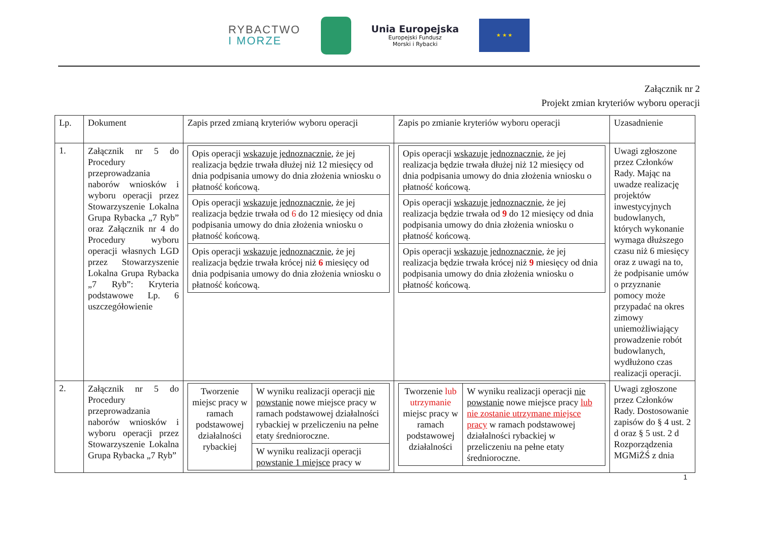RYBACTWO
I MORZE
Unia Europejska
Europejski Fundusz
Morski i Rybacki
★ ★ ★
Załącznik nr 2
Projekt zmian kryteriów wyboru operacji
| Lp. | Dokument | Zapis przed zmianą kryteriów wyboru operacji | Zapis po zmianie kryteriów wyboru operacji | Uzasadnienie |
| --- | --- | --- | --- | --- |
| 1. | Załącznik nr 5 do Procedury przeprowadzania naborów wniosków i wyboru operacji przez Stowarzyszenie Lokalna Grupa Rybacka „7 Ryb” oraz Załącznik nr 4 do Procedury wyboru operacji własnych LGD przez Stowarzyszenie Lokalna Grupa Rybacka „7 Ryb”: Kryteria podstawowe Lp. 6 uszczegółowienie | / Opis operacji wskazuje jednoznacznie , że jej realizacja będzie trwała dłużej niż 12 miesięcy od dnia podpisania umowy do dnia złożenia wniosku o płatność końcową. / / Opis operacji wskazuje jednoznacznie , że jej realizacja będzie trwała od 6 do 12 miesięcy od dnia podpisania umowy do dnia złożenia wniosku o płatność końcową. / / Opis operacji wskazuje jednoznacznie , że jej realizacja będzie trwała krócej niż 6 miesięcy od dnia podpisania umowy do dnia złożenia wniosku o płatność końcową. / | / Opis operacji wskazuje jednoznacznie , że jej realizacja będzie trwała dłużej niż 12 miesięcy od dnia podpisania umowy do dnia złożenia wniosku o płatność końcową. / / Opis operacji wskazuje jednoznacznie , że jej realizacja będzie trwała od 9 do 12 miesięcy od dnia podpisania umowy do dnia złożenia wniosku o płatność końcową. / / Opis operacji wskazuje jednoznacznie , że jej realizacja będzie trwała krócej niż 9 miesięcy od dnia podpisania umowy do dnia złożenia wniosku o płatność końcową. / | Uwagi zgłoszone przez Członków Rady. Mając na uwadze realizację projektów inwestycyjnych budowlanych, których wykonanie wymaga dłuższego czasu niż 6 miesięcy oraz z uwagi na to, że podpisanie umów o przyznanie pomocy może przypadać na okres zimowy uniemożliwiający prowadzenie robót budowlanych, wydłużono czas realizacji operacji. |
| 2. | Załącznik nr 5 do Procedury przeprowadzania naborów wniosków i wyboru operacji przez Stowarzyszenie Lokalna Grupa Rybacka „7 Ryb” | / Tworzenie miejsc pracy w ramach podstawowej działalności rybackiej / W wyniku realizacji operacji nie powstanie nowe miejsce pracy w ramach podstawowej działalności rybackiej w przeliczeniu na pełne etaty średnioroczne. / / / W wyniku realizacji operacji powstanie 1 miejsce pracy w / | / Tworzenie lub utrzymanie miejsc pracy w ramach podstawowej działalności / W wyniku realizacji operacji nie powstanie nowe miejsce pracy lub nie zostanie utrzymane miejsce pracy w ramach podstawowej działalności rybackiej w przeliczeniu na pełne etaty średnioroczne. / | Uwagi zgłoszone przez Członków Rady. Dostosowanie zapisów do § 4 ust. 2 d oraz § 5 ust. 2 d Rozporządzenia MGMiŻŚ z dnia |
1